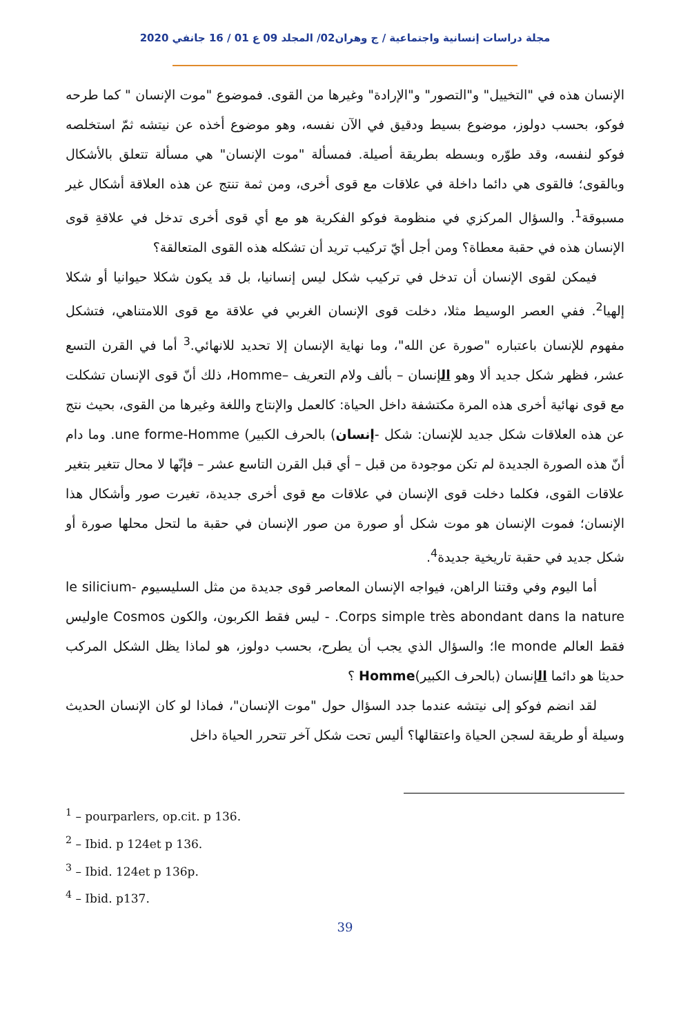مجلة دراسات إنسانية واجتماعية / ج وهران02/ المجلد 09 ع 01 / 16 جانفي 2020
الإنسان هذه في "التخييل" و"التصور" و"الإرادة" وغيرها من القوى. فموضوع "موت الإنسان " كما طرحه فوكو، بحسب دولوز، موضوع بسيط ودقيق في الآن نفسه، وهو موضوع أخذه عن نيتشه ثمّ استخلصه فوكو لنفسه، وقد طوّره وبسطه بطريقة أصيلة. فمسألة "موت الإنسان" هي مسألة تتعلق بالأشكال وبالقوى؛ فالقوى هي دائما داخلة في علاقات مع قوى أخرى، ومن ثمة تنتج عن هذه العلاقة أشكال غير مسبوقة<sup>1</sup>. والسؤال المركزي في منظومة فوكو الفكرية هو مع أي قوى أخرى تدخل في علاقةِ قوى الإنسان هذه في حقبة معطاة؟ ومن أجل أيّ تركيب تريد أن تشكله هذه القوى المتعالقة؟
فيمكن لقوى الإنسان أن تدخل في تركيب شكل ليس إنسانيا، بل قد يكون شكلا حيوانيا أو شكلا إلهيا<sup>2</sup>. ففي العصر الوسيط مثلا، دخلت قوى الإنسان الغربي في علاقة مع قوى اللامتناهي، فتشكل مفهوم للإنسان باعتباره "صورة عن الله"، وما نهاية الإنسان إلا تحديد للانهائي.<sup>3</sup> أما في القرن التسع عشر، فظهر شكل جديد ألا وهو الإنسان – بألف ولام التعريف –Homme، ذلك أنّ قوى الإنسان تشكلت مع قوى نهائية أخرى هذه المرة مكتشفة داخل الحياة: كالعمل والإنتاج واللغة وغيرها من القوى، بحيث نتج عن هذه العلاقات شكل جديد للإنسان: شكل -إنسان) بالحرف الكبير) une forme-Homme. وما دام أنّ هذه الصورة الجديدة لم تكن موجودة من قبل – أي قبل القرن التاسع عشر – فإنّها لا محال تتغير بتغير علاقات القوى، فكلما دخلت قوى الإنسان في علاقات مع قوى أخرى جديدة، تغيرت صور وأشكال هذا الإنسان؛ فموت الإنسان هو موت شكل أو صورة من صور الإنسان في حقبة ما لتحل محلها صورة أو شكل جديد في حقبة تاريخية جديدة<sup>4</sup>.
أما اليوم وفي وقتنا الراهن، فيواجه الإنسان المعاصر قوى جديدة من مثل السليسيوم le silicium- Corps simple très abondant dans la nature. - ليس فقط الكربون، والكون le Cosmosوليس فقط العالم le monde؛ والسؤال الذي يجب أن يطرح، بحسب دولوز، هو لماذا يظل الشكل المركب حديثا هو دائما الإنسان (بالحرف الكبير)Homme ؟
لقد انضم فوكو إلى نيتشه عندما جدد السؤال حول "موت الإنسان"، فماذا لو كان الإنسان الحديث وسيلة أو طريقة لسجن الحياة واعتقالها؟ أليس تحت شكل آخر تتحرر الحياة داخل
<sup>1</sup> – pourparlers, op.cit. p 136.
<sup>2</sup> – Ibid. p 124et p 136.
<sup>3</sup> – Ibid. 124et p 136p.
<sup>4</sup> – Ibid. p137.
39